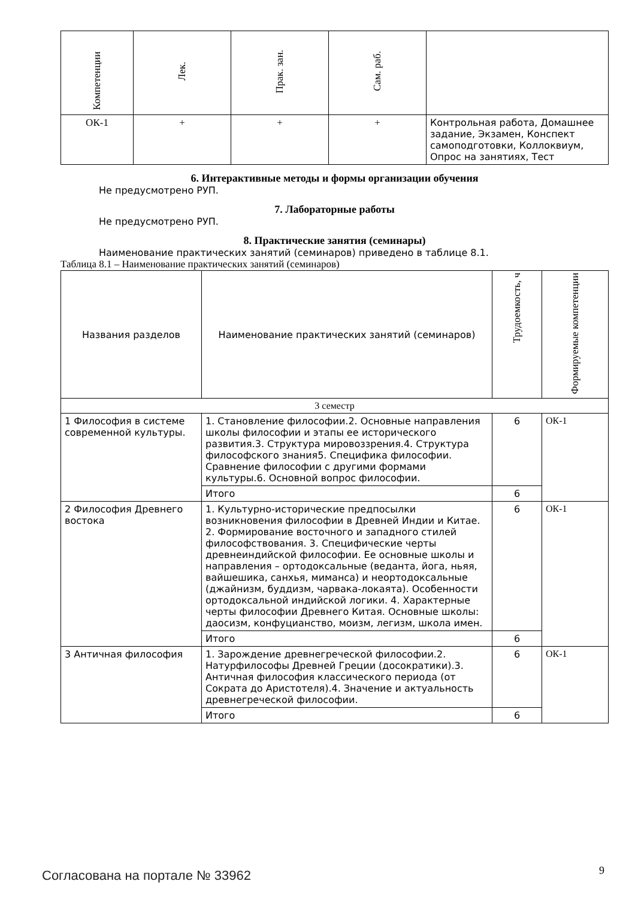| Компетенции | Лек. | Прак. зан. | Сам. раб. | |
| --- | --- | --- | --- | --- |
| ОК-1 | + | + | + | Контрольная работа, Домашнее задание, Экзамен, Конспект самоподготовки, Коллоквиум, Опрос на занятиях, Тест |
6. Интерактивные методы и формы организации обучения
Не предусмотрено РУП.
7. Лабораторные работы
Не предусмотрено РУП.
8. Практические занятия (семинары)
Наименование практических занятий (семинаров) приведено в таблице 8.1.
Таблица 8.1 – Наименование практических занятий (семинаров)
| Названия разделов | Наименование практических занятий (семинаров) | Трудоемкость, ч | Формируемые компетенции |
| --- | --- | --- | --- |
| 3 семестр | | | |
| 1 Философия в системе современной культуры. | 1. Становление философии.2. Основные направления школы философии и этапы ее исторического развития.3. Структура мировоззрения.4. Структура философского знания5. Специфика философии. Сравнение философии с другими формами культуры.6. Основной вопрос философии. | 6 | ОК-1 |
| | Итого | 6 | |
| 2 Философия Древнего востока | 1. Культурно-исторические предпосылки возникновения философии в Древней Индии и Китае. 2. Формирование восточного и западного стилей философствования. 3. Специфические черты древнеиндийской философии. Ее основные школы и направления – ортодоксальные (веданта, йога, ньяя, вайшешика, санхья, миманса) и неортодоксальные (джайнизм, буддизм, чарвака-локаята). Особенности ортодоксальной индийской логики. 4. Характерные черты философии Древнего Китая. Основные школы: даосизм, конфуцианство, моизм, легизм, школа имен. | 6 | ОК-1 |
| | Итого | 6 | |
| 3 Античная философия | 1. Зарождение древнегреческой философии.2. Натурфилософы Древней Греции (досократики).3. Античная философия классического периода (от Сократа до Аристотеля).4. Значение и актуальность древнегреческой философии. | 6 | ОК-1 |
| | Итого | 6 | |
Согласована на портале № 33962 9